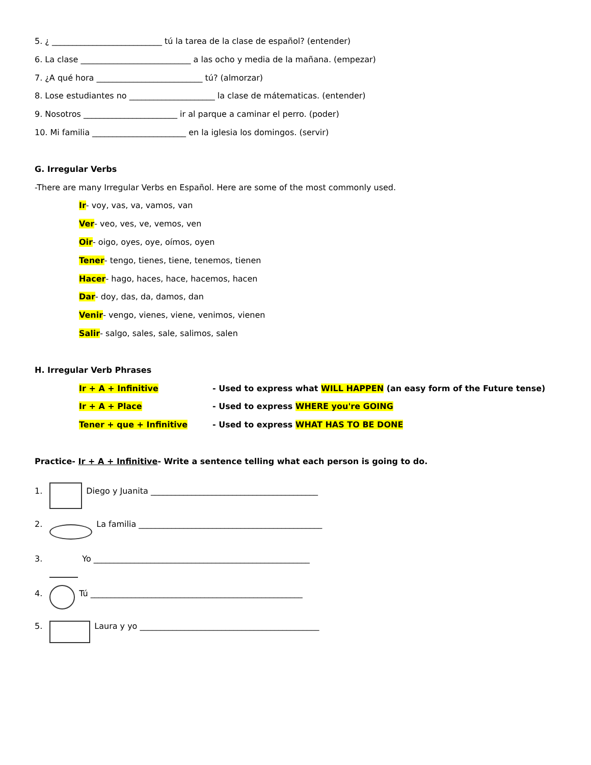5. ¿ ___________________________ tú la tarea de la clase de español? (entender)
6. La clase ___________________________ a las ocho y media de la mañana. (empezar)
7. ¿A qué hora __________________________ tú? (almorzar)
8. Lose estudiantes no _____________________ la clase de mátematicas. (entender)
9. Nosotros _______________________ ir al parque a caminar el perro. (poder)
10. Mi familia _______________________ en la iglesia los domingos. (servir)
G. Irregular Verbs
-There are many Irregular Verbs en Español. Here are some of the most commonly used.
Ir- voy, vas, va, vamos, van
Ver- veo, ves, ve, vemos, ven
Oir- oigo, oyes, oye, oímos, oyen
Tener- tengo, tienes, tiene, tenemos, tienen
Hacer- hago, haces, hace, hacemos, hacen
Dar- doy, das, da, damos, dan
Venir- vengo, vienes, viene, venimos, vienen
Salir- salgo, sales, sale, salimos, salen
H. Irregular Verb Phrases
Ir + A + Infinitive - Used to express what WILL HAPPEN (an easy form of the Future tense)
Ir + A + Place - Used to express WHERE you're GOING
Tener + que + Infinitive - Used to express WHAT HAS TO BE DONE
Practice- Ir + A + Infinitive- Write a sentence telling what each person is going to do.
1. Diego y Juanita _________________________________________
2. La familia _____________________________________________
3. Yo _____________________________________________________
4. Tú ____________________________________________________
5. Laura y yo ____________________________________________